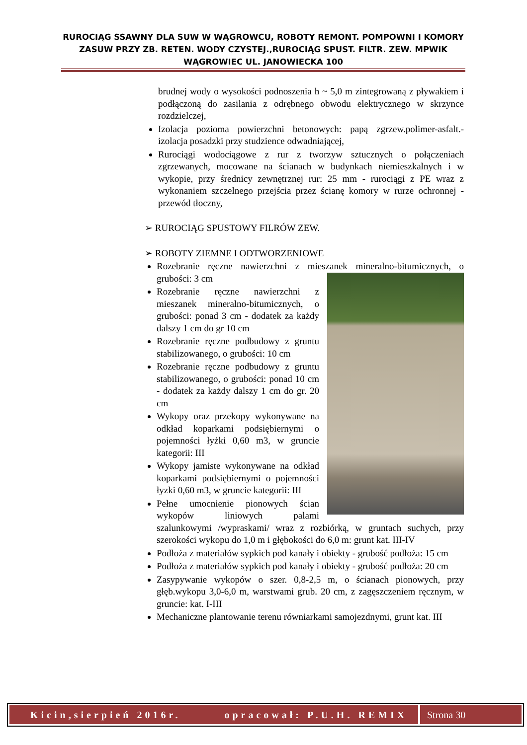RUROCIĄG SSAWNY DLA SUW W WĄGROWCU, ROBOTY REMONT. POMPOWNI I KOMORY ZASUW PRZY ZB. RETEN. WODY CZYSTEJ.,RUROCIĄG SPUST. FILTR. ZEW. MPWIK WĄGROWIEC UL. JANOWIECKA 100
brudnej wody o wysokości podnoszenia h ~ 5,0 m zintegrowaną z pływakiem i podłączoną do zasilania z odrębnego obwodu elektrycznego w skrzynce rozdzielczej,
Izolacja pozioma powierzchni betonowych: papą zgrzew.polimer-asfalt.- izolacja posadzki przy studzience odwadniającej,
Rurociągi wodociągowe z rur z tworzyw sztucznych o połączeniach zgrzewanych, mocowane na ścianach w budynkach niemieszkalnych i w wykopie, przy średnicy zewnętrznej rur: 25 mm - rurociągi z PE wraz z wykonaniem szczelnego przejścia przez ścianę komory w rurze ochronnej - przewód tłoczny,
➢ RUROCIĄG SPUSTOWY FILRÓW ZEW.
➢ ROBOTY ZIEMNE I ODTWORZENIOWE
Rozebranie ręczne nawierzchni z mieszanek mineralno-bitumicznych, o grubości: 3 cm
Rozebranie ręczne nawierzchni z mieszanek mineralno-bitumicznych, o grubości: ponad 3 cm - dodatek za każdy dalszy 1 cm do gr 10 cm
Rozebranie ręczne podbudowy z gruntu stabilizowanego, o grubości: 10 cm
Rozebranie ręczne podbudowy z gruntu stabilizowanego, o grubości: ponad 10 cm - dodatek za każdy dalszy 1 cm do gr. 20 cm
Wykopy oraz przekopy wykonywane na odkład koparkami podsiębiernymi o pojemności łyżki 0,60 m3, w gruncie kategorii: III
Wykopy jamiste wykonywane na odkład koparkami podsiębiernymi o pojemności łyzki 0,60 m3, w gruncie kategorii: III
Pełne umocnienie pionowych ścian wykopów liniowych palami szalunkowymi /wypraskami/ wraz z rozbiórką, w gruntach suchych, przy szerokości wykopu do 1,0 m i głębokości do 6,0 m: grunt kat. III-IV
Podłoża z materiałów sypkich pod kanały i obiekty - grubość podłoża: 15 cm
Podłoża z materiałów sypkich pod kanały i obiekty - grubość podłoża: 20 cm
Zasypywanie wykopów o szer. 0,8-2,5 m, o ścianach pionowych, przy głęb.wykopu 3,0-6,0 m, warstwami grub. 20 cm, z zagęszczeniem ręcznym, w gruncie: kat. I-III
Mechaniczne plantowanie terenu równiarkami samojezdnymi, grunt kat. III
Kicin,sierpień 2016r. opracował: P.U.H. REMIX Strona 30